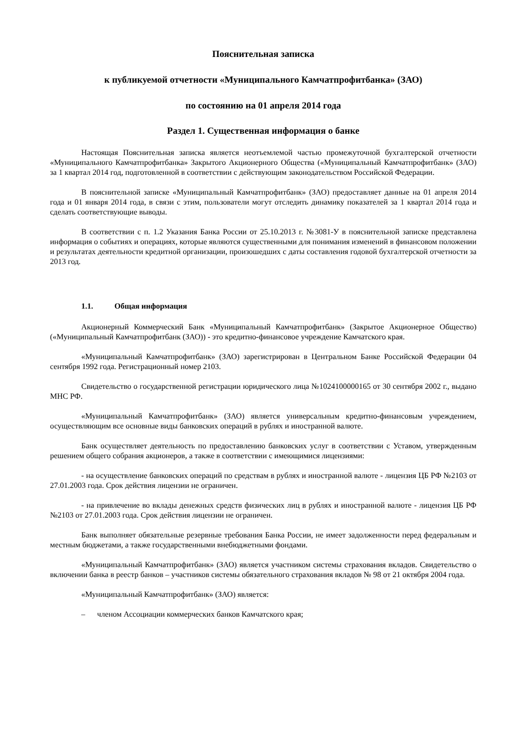Пояснительная записка
к публикуемой отчетности «Муниципального Камчатпрофитбанка» (ЗАО)
по состоянию на 01 апреля 2014 года
Раздел 1. Существенная информация о банке
Настоящая Пояснительная записка является неотъемлемой частью промежуточной бухгалтерской отчетности «Муниципального Камчатпрофитбанка» Закрытого Акционерного Общества («Муниципальный Камчатпрофитбанк» (ЗАО) за 1 квартал 2014 год, подготовленной в соответствии с действующим законодательством Российской Федерации.
В пояснительной записке «Муниципальный Камчатпрофитбанк» (ЗАО) предоставляет данные на 01 апреля 2014 года и 01 января 2014 года, в связи с этим, пользователи могут отследить динамику показателей за 1 квартал 2014 года и сделать соответствующие выводы.
В соответствии с п. 1.2 Указания Банка России от 25.10.2013 г. №3081-У в пояснительной записке представлена информация о событиях и операциях, которые являются существенными для понимания изменений в финансовом положении и результатах деятельности кредитной организации, произошедших с даты составления годовой бухгалтерской отчетности за 2013 год.
1.1. Общая информация
Акционерный Коммерческий Банк «Муниципальный Камчатпрофитбанк» (Закрытое Акционерное Общество) («Муниципальный Камчатпрофитбанк (ЗАО)) - это кредитно-финансовое учреждение Камчатского края.
«Муниципальный Камчатпрофитбанк» (ЗАО) зарегистрирован в Центральном Банке Российской Федерации 04 сентября 1992 года. Регистрационный номер 2103.
Свидетельство о государственной регистрации юридического лица №1024100000165 от 30 сентября 2002 г., выдано МНС РФ.
«Муниципальный Камчатпрофитбанк» (ЗАО) является универсальным кредитно-финансовым учреждением, осуществляющим все основные виды банковских операций в рублях и иностранной валюте.
Банк осуществляет деятельность по предоставлению банковских услуг в соответствии с Уставом, утвержденным решением общего собрания акционеров, а также в соответствии с имеющимися лицензиями:
- на осуществление банковских операций по средствам в рублях и иностранной валюте - лицензия ЦБ РФ №2103 от 27.01.2003 года. Срок действия лицензии не ограничен.
- на привлечение во вклады денежных средств физических лиц в рублях и иностранной валюте - лицензия ЦБ РФ №2103 от 27.01.2003 года. Срок действия лицензии не ограничен.
Банк выполняет обязательные резервные требования Банка России, не имеет задолженности перед федеральным и местным бюджетами, а также государственными внебюджетными фондами.
«Муниципальный Камчатпрофитбанк» (ЗАО) является участником системы страхования вкладов. Свидетельство о включении банка в реестр банков – участников системы обязательного страхования вкладов № 98 от 21 октября 2004 года.
«Муниципальный Камчатпрофитбанк» (ЗАО) является:
– членом Ассоциации коммерческих банков Камчатского края;